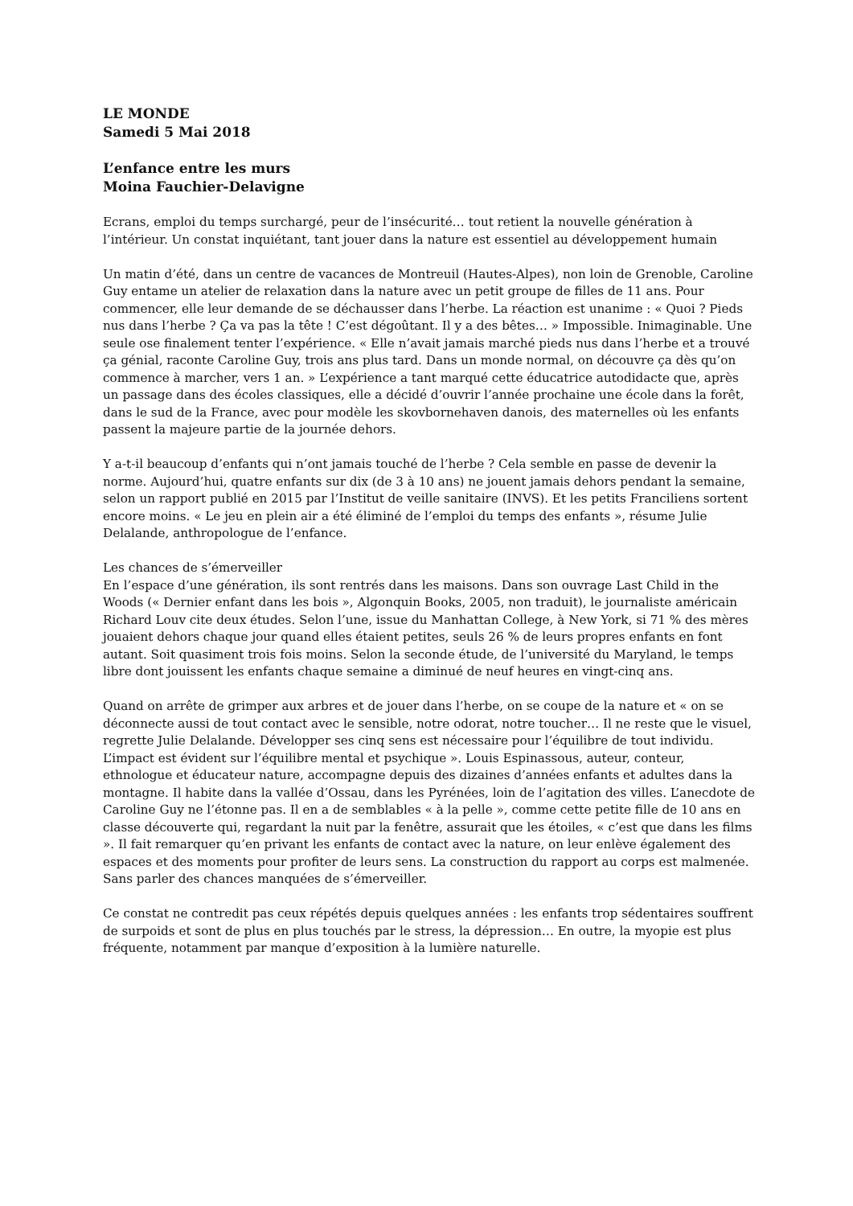LE MONDE
Samedi 5 Mai 2018
L’enfance entre les murs
Moina Fauchier-Delavigne
Ecrans, emploi du temps surchargé, peur de l’insécurité… tout retient la nouvelle génération à l’intérieur. Un constat inquiétant, tant jouer dans la nature est essentiel au développement humain
Un matin d’été, dans un centre de vacances de Montreuil (Hautes-Alpes), non loin de Grenoble, Caroline Guy entame un atelier de relaxation dans la nature avec un petit groupe de filles de 11 ans. Pour commencer, elle leur demande de se déchausser dans l’herbe. La réaction est unanime : « Quoi ? Pieds nus dans l’herbe ? Ça va pas la tête ! C’est dégoûtant. Il y a des bêtes… » Impossible. Inimaginable. Une seule ose finalement tenter l’expérience. « Elle n’avait jamais marché pieds nus dans l’herbe et a trouvé ça génial, raconte Caroline Guy, trois ans plus tard. Dans un monde normal, on découvre ça dès qu’on commence à marcher, vers 1 an. » L’expérience a tant marqué cette éducatrice autodidacte que, après un passage dans des écoles classiques, elle a décidé d’ouvrir l’année prochaine une école dans la forêt, dans le sud de la France, avec pour modèle les skovbornehaven danois, des maternelles où les enfants passent la majeure partie de la journée dehors.
Y a-t-il beaucoup d’enfants qui n’ont jamais touché de l’herbe ? Cela semble en passe de devenir la norme. Aujourd’hui, quatre enfants sur dix (de 3 à 10 ans) ne jouent jamais dehors pendant la semaine, selon un rapport publié en 2015 par l’Institut de veille sanitaire (INVS). Et les petits Franciliens sortent encore moins. « Le jeu en plein air a été éliminé de l’emploi du temps des enfants », résume Julie Delalande, anthropologue de l’enfance.
Les chances de s’émerveiller
En l’espace d’une génération, ils sont rentrés dans les maisons. Dans son ouvrage Last Child in the Woods (« Dernier enfant dans les bois », Algonquin Books, 2005, non traduit), le journaliste américain Richard Louv cite deux études. Selon l’une, issue du Manhattan College, à New York, si 71 % des mères jouaient dehors chaque jour quand elles étaient petites, seuls 26 % de leurs propres enfants en font autant. Soit quasiment trois fois moins. Selon la seconde étude, de l’université du Maryland, le temps libre dont jouissent les enfants chaque semaine a diminué de neuf heures en vingt-cinq ans.
Quand on arrête de grimper aux arbres et de jouer dans l’herbe, on se coupe de la nature et « on se déconnecte aussi de tout contact avec le sensible, notre odorat, notre toucher… Il ne reste que le visuel, regrette Julie Delalande. Développer ses cinq sens est nécessaire pour l’équilibre de tout individu. L’impact est évident sur l’équilibre mental et psychique ». Louis Espinassous, auteur, conteur, ethnologue et éducateur nature, accompagne depuis des dizaines d’années enfants et adultes dans la montagne. Il habite dans la vallée d’Ossau, dans les Pyrénées, loin de l’agitation des villes. L’anecdote de Caroline Guy ne l’étonne pas. Il en a de semblables « à la pelle », comme cette petite fille de 10 ans en classe découverte qui, regardant la nuit par la fenêtre, assurait que les étoiles, « c’est que dans les films ». Il fait remarquer qu’en privant les enfants de contact avec la nature, on leur enlève également des espaces et des moments pour profiter de leurs sens. La construction du rapport au corps est malmenée. Sans parler des chances manquées de s’émerveiller.
Ce constat ne contredit pas ceux répétés depuis quelques années : les enfants trop sédentaires souffrent de surpoids et sont de plus en plus touchés par le stress, la dépression… En outre, la myopie est plus fréquente, notamment par manque d’exposition à la lumière naturelle.